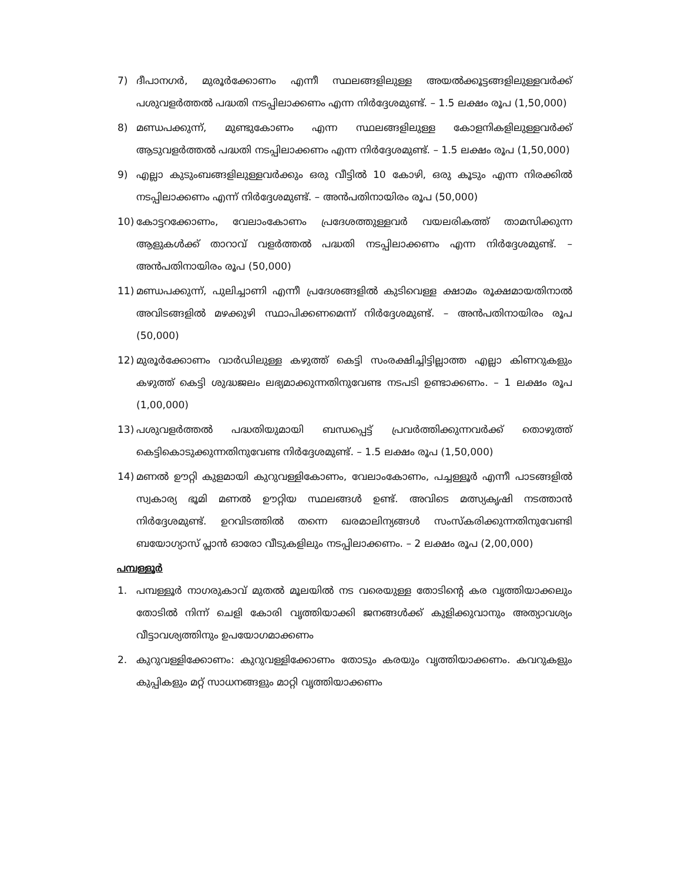7) ദീപാനഗർ, മുരൂർക്കോണം എന്നീ സ്ഥലങ്ങളിലുള്ള അയൽക്കൂട്ടങ്ങളിലുള്ളവർക്ക് പശുവളർത്തൽ പദ്ധതി നടപ്പിലാക്കണം എന്ന നിർദ്ദേശമുണ്ട്. – 1.5 ലക്ഷം രൂപ (1,50,000)
8) മണ്ഡപക്കുന്ന്, മുണ്ടുകോണം എന്ന സ്ഥലങ്ങളിലുള്ള കോളനികളിലുള്ളവർക്ക് ആടുവളർത്തൽ പദ്ധതി നടപ്പിലാക്കണം എന്ന നിർദ്ദേശമുണ്ട്. – 1.5 ലക്ഷം രൂപ (1,50,000)
9) എല്ലാ കുടുംബങ്ങളിലുള്ളവർക്കും ഒരു വീട്ടിൽ 10 കോഴി, ഒരു കൂടും എന്ന നിരക്കിൽ നടപ്പിലാക്കണം എന്ന് നിർദ്ദേശമുണ്ട്. – അൻപതിനായിരം രൂപ (50,000)
10) കോട്ടറക്കോണം, വേലാംകോണം പ്രദേശത്തുള്ളവർ വയലരികത്ത് താമസിക്കുന്ന ആളുകൾക്ക് താറാവ് വളർത്തൽ പദ്ധതി നടപ്പിലാക്കണം എന്ന നിർദ്ദേശമുണ്ട്. – അൻപതിനായിരം രൂപ (50,000)
11) മണ്ഡപക്കുന്ന്, പുലിച്ചാണി എന്നീ പ്രദേശങ്ങളിൽ കുടിവെള്ള ക്ഷാമം രൂക്ഷമായതിനാൽ അവിടങ്ങളിൽ മഴക്കുഴി സ്ഥാപിക്കണമെന്ന് നിർദ്ദേശമുണ്ട്. – അൻപതിനായിരം രൂപ (50,000)
12) മുരൂർക്കോണം വാർഡിലുള്ള കഴുത്ത് കെട്ടി സംരക്ഷിച്ചിട്ടില്ലാത്ത എല്ലാ കിണറുകളും കഴുത്ത് കെട്ടി ശുദ്ധജലം ലഭ്യമാക്കുന്നതിനുവേണ്ട നടപടി ഉണ്ടാക്കണം. – 1 ലക്ഷം രൂപ (1,00,000)
13) പശുവളർത്തൽ പദ്ധതിയുമായി ബന്ധപ്പെട്ട് പ്രവർത്തിക്കുന്നവർക്ക് തൊഴുത്ത് കെട്ടികൊടുക്കുന്നതിനുവേണ്ട നിർദ്ദേശമുണ്ട്. – 1.5 ലക്ഷം രൂപ (1,50,000)
14) മണൽ ഊറ്റി കുളമായി കുറുവള്ളികോണം, വേലാംകോണം, പച്ചള്ളൂർ എന്നീ പാടങ്ങളിൽ സ്വകാര്യ ഭൂമി മണൽ ഊറ്റിയ സ്ഥലങ്ങൾ ഉണ്ട്. അവിടെ മത്സ്യകൃഷി നടത്താൻ നിർദ്ദേശമുണ്ട്. ഉറവിടത്തിൽ തന്നെ ഖരമാലിന്യങ്ങൾ സംസ്കരിക്കുന്നതിനുവേണ്ടി ബയോഗ്യാസ് പ്ലാൻ ഓരോ വീടുകളിലും നടപ്പിലാക്കണം. – 2 ലക്ഷം രൂപ (2,00,000)
പമ്പള്ളൂർ
1. പമ്പള്ളൂർ നാഗരുകാവ് മുതൽ മൂലയിൽ നട വരെയുള്ള തോടിന്റെ കര വൃത്തിയാക്കലും തോടിൽ നിന്ന് ചെളി കോരി വൃത്തിയാക്കി ജനങ്ങൾക്ക് കുളിക്കുവാനും അത്യാവശ്യം വീട്ടാവശ്യത്തിനും ഉപയോഗമാക്കണം
2. കുറുവള്ളിക്കോണം: കുറുവള്ളിക്കോണം തോടും കരയും വൃത്തിയാക്കണം. കവറുകളും കുപ്പികളും മറ്റ് സാധനങ്ങളും മാറ്റി വൃത്തിയാക്കണം